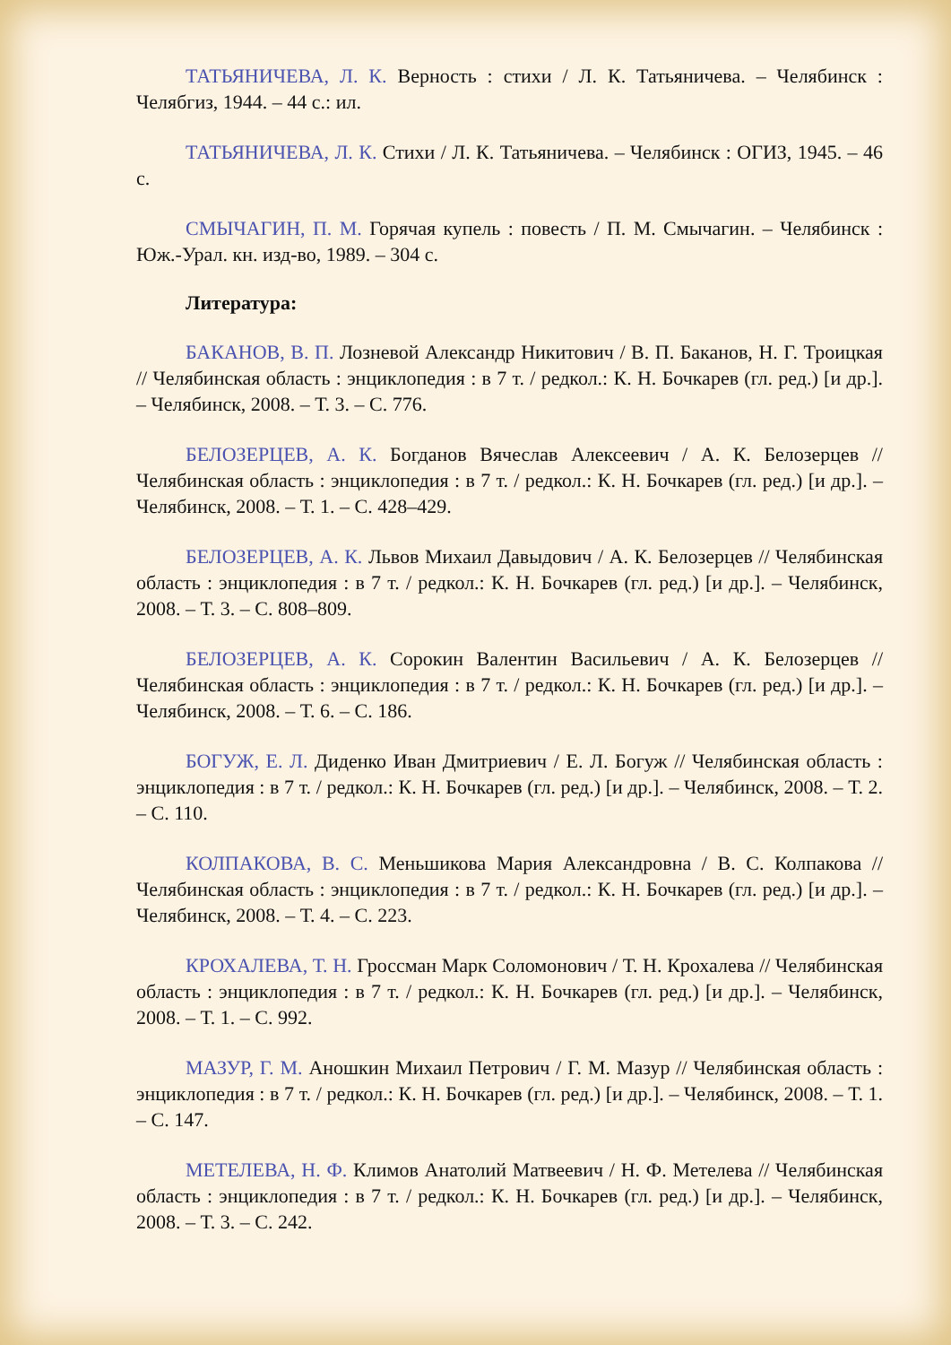ТАТЬЯНИЧЕВА, Л. К. Верность : стихи / Л. К. Татьяничева. – Челябинск : Челябгиз, 1944. – 44 с.: ил.
ТАТЬЯНИЧЕВА, Л. К. Стихи / Л. К. Татьяничева. – Челябинск : ОГИЗ, 1945. – 46 с.
СМЫЧАГИН, П. М. Горячая купель : повесть / П. М. Смычагин. – Челябинск : Юж.-Урал. кн. изд-во, 1989. – 304 с.
Литература:
БАКАНОВ, В. П. Лозневой Александр Никитович / В. П. Баканов, Н. Г. Троицкая // Челябинская область : энциклопедия : в 7 т. / редкол.: К. Н. Бочкарев (гл. ред.) [и др.]. – Челябинск, 2008. – Т. 3. – С. 776.
БЕЛОЗЕРЦЕВ, А. К. Богданов Вячеслав Алексеевич / А. К. Белозерцев // Челябинская область : энциклопедия : в 7 т. / редкол.: К. Н. Бочкарев (гл. ред.) [и др.]. – Челябинск, 2008. – Т. 1. – С. 428–429.
БЕЛОЗЕРЦЕВ, А. К. Львов Михаил Давыдович / А. К. Белозерцев // Челябинская область : энциклопедия : в 7 т. / редкол.: К. Н. Бочкарев (гл. ред.) [и др.]. – Челябинск, 2008. – Т. 3. – С. 808–809.
БЕЛОЗЕРЦЕВ, А. К. Сорокин Валентин Васильевич / А. К. Белозерцев // Челябинская область : энциклопедия : в 7 т. / редкол.: К. Н. Бочкарев (гл. ред.) [и др.]. – Челябинск, 2008. – Т. 6. – С. 186.
БОГУЖ, Е. Л. Диденко Иван Дмитриевич / Е. Л. Богуж // Челябинская область : энциклопедия : в 7 т. / редкол.: К. Н. Бочкарев (гл. ред.) [и др.]. – Челябинск, 2008. – Т. 2. – С. 110.
КОЛПАКОВА, В. С. Меньшикова Мария Александровна / В. С. Колпакова // Челябинская область : энциклопедия : в 7 т. / редкол.: К. Н. Бочкарев (гл. ред.) [и др.]. – Челябинск, 2008. – Т. 4. – С. 223.
КРОХАЛЕВА, Т. Н. Гроссман Марк Соломонович / Т. Н. Крохалева // Челябинская область : энциклопедия : в 7 т. / редкол.: К. Н. Бочкарев (гл. ред.) [и др.]. – Челябинск, 2008. – Т. 1. – С. 992.
МАЗУР, Г. М. Аношкин Михаил Петрович / Г. М. Мазур // Челябинская область : энциклопедия : в 7 т. / редкол.: К. Н. Бочкарев (гл. ред.) [и др.]. – Челябинск, 2008. – Т. 1. – С. 147.
МЕТЕЛЕВА, Н. Ф. Климов Анатолий Матвеевич / Н. Ф. Метелева // Челябинская область : энциклопедия : в 7 т. / редкол.: К. Н. Бочкарев (гл. ред.) [и др.]. – Челябинск, 2008. – Т. 3. – С. 242.